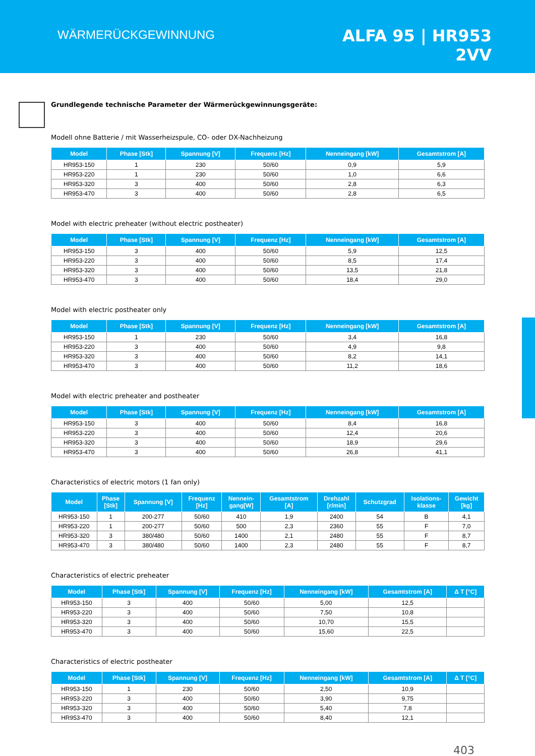WÄRMERÜCKGEWINNUNG
ALFA 95 | HR953
2VV
Grundlegende technische Parameter der Wärmerückgewinnungsgeräte:
Modell ohne Batterie / mit Wasserheizspule, CO- oder DX-Nachheizung
| Model | Phase [Stk] | Spannung [V] | Frequenz [Hz] | Nenneingang [kW] | Gesamtstrom [A] |
| --- | --- | --- | --- | --- | --- |
| HR953-150 | 1 | 230 | 50/60 | 0,9 | 5,9 |
| HR953-220 | 1 | 230 | 50/60 | 1,0 | 6,6 |
| HR953-320 | 3 | 400 | 50/60 | 2,8 | 6,3 |
| HR953-470 | 3 | 400 | 50/60 | 2,8 | 6,5 |
Model with electric preheater (without electric postheater)
| Model | Phase [Stk] | Spannung [V] | Frequenz [Hz] | Nenneingang [kW] | Gesamtstrom [A] |
| --- | --- | --- | --- | --- | --- |
| HR953-150 | 3 | 400 | 50/60 | 5,9 | 12,5 |
| HR953-220 | 3 | 400 | 50/60 | 8,5 | 17,4 |
| HR953-320 | 3 | 400 | 50/60 | 13,5 | 21,8 |
| HR953-470 | 3 | 400 | 50/60 | 18,4 | 29,0 |
Model with electric postheater only
| Model | Phase [Stk] | Spannung [V] | Frequenz [Hz] | Nenneingang [kW] | Gesamtstrom [A] |
| --- | --- | --- | --- | --- | --- |
| HR953-150 | 1 | 230 | 50/60 | 3,4 | 16,8 |
| HR953-220 | 3 | 400 | 50/60 | 4,9 | 9,8 |
| HR953-320 | 3 | 400 | 50/60 | 8,2 | 14,1 |
| HR953-470 | 3 | 400 | 50/60 | 11,2 | 18,6 |
Model with electric preheater and postheater
| Model | Phase [Stk] | Spannung [V] | Frequenz [Hz] | Nenneingang [kW] | Gesamtstrom [A] |
| --- | --- | --- | --- | --- | --- |
| HR953-150 | 3 | 400 | 50/60 | 8,4 | 16,8 |
| HR953-220 | 3 | 400 | 50/60 | 12,4 | 20,6 |
| HR953-320 | 3 | 400 | 50/60 | 18,9 | 29,6 |
| HR953-470 | 3 | 400 | 50/60 | 26,8 | 41,1 |
Characteristics of electric motors (1 fan only)
| Model | Phase [Stk] | Spannung [V] | Frequenz [Hz] | Nennein- gang[W] | Gesamtstrom [A] | Drehzahl [r/min] | Schutzgrad | Isolations- klasse | Gewicht [kg] |
| --- | --- | --- | --- | --- | --- | --- | --- | --- | --- |
| HR953-150 | 1 | 200-277 | 50/60 | 410 | 1,9 | 2400 | 54 | B | 4,1 |
| HR953-220 | 1 | 200-277 | 50/60 | 500 | 2,3 | 2360 | 55 | F | 7,0 |
| HR953-320 | 3 | 380/480 | 50/60 | 1400 | 2,1 | 2480 | 55 | F | 8,7 |
| HR953-470 | 3 | 380/480 | 50/60 | 1400 | 2,3 | 2480 | 55 | F | 8,7 |
Characteristics of electric preheater
| Model | Phase [Stk] | Spannung [V] | Frequenz [Hz] | Nenneingang [kW] | Gesamtstrom [A] | Δ T [°C] |
| --- | --- | --- | --- | --- | --- | --- |
| HR953-150 | 3 | 400 | 50/60 | 5,00 | 12,5 | |
| HR953-220 | 3 | 400 | 50/60 | 7,50 | 10,8 | |
| HR953-320 | 3 | 400 | 50/60 | 10,70 | 15,5 | |
| HR953-470 | 3 | 400 | 50/60 | 15,60 | 22,5 | |
Characteristics of electric postheater
| Model | Phase [Stk] | Spannung [V] | Frequenz [Hz] | Nenneingang [kW] | Gesamtstrom [A] | Δ T [°C] |
| --- | --- | --- | --- | --- | --- | --- |
| HR953-150 | 1 | 230 | 50/60 | 2,50 | 10,9 | |
| HR953-220 | 3 | 400 | 50/60 | 3,90 | 9,75 | |
| HR953-320 | 3 | 400 | 50/60 | 5,40 | 7,8 | |
| HR953-470 | 3 | 400 | 50/60 | 8,40 | 12,1 | |
403